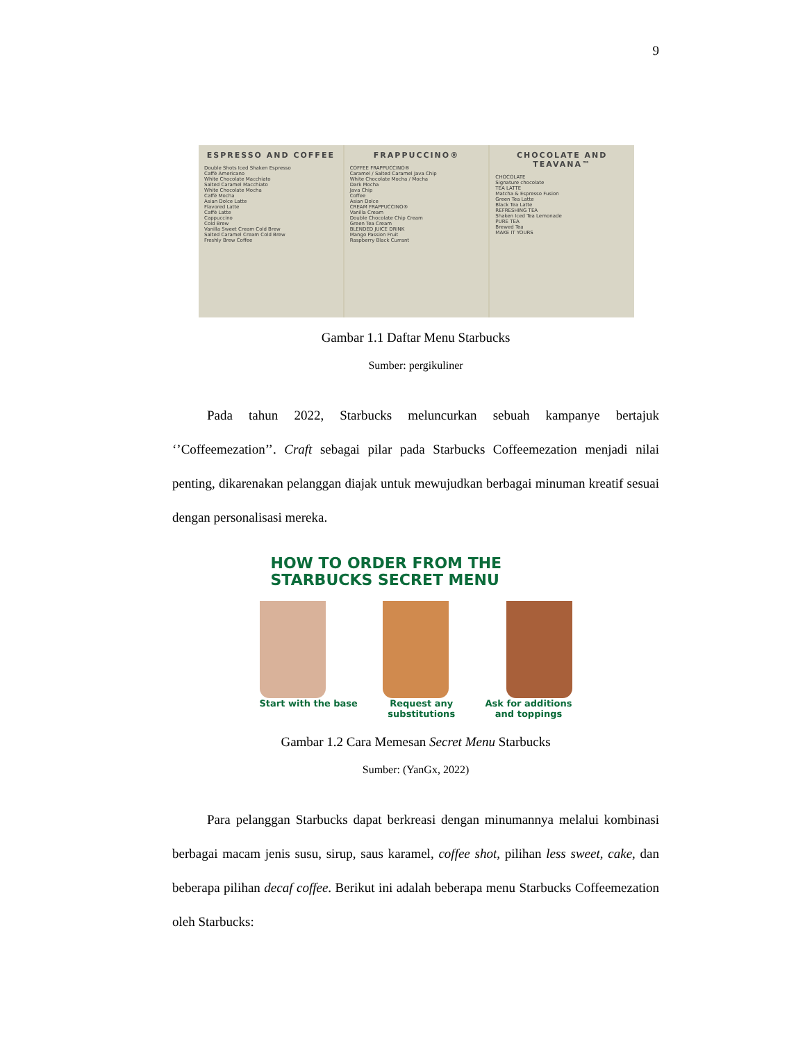9
ESPRESSO AND COFFEE
Double Shots Iced Shaken Espresso
Caffè Americano
White Chocolate Macchiato
Salted Caramel Macchiato
White Chocolate Mocha
Caffè Mocha
Asian Dolce Latte
Flavored Latte
Caffè Latte
Cappuccino
Cold Brew
Vanilla Sweet Cream Cold Brew
Salted Caramel Cream Cold Brew
Freshly Brew Coffee
FRAPPUCCINO®
COFFEE FRAPPUCCINO®
Caramel / Salted Caramel Java Chip
White Chocolate Mocha / Mocha
Dark Mocha
Java Chip
Coffee
Asian Dolce
CREAM FRAPPUCCINO®
Vanilla Cream
Double Chocolate Chip Cream
Green Tea Cream
BLENDED JUICE DRINK
Mango Passion Fruit
Raspberry Black Currant
CHOCOLATE AND TEAVANA™
CHOCOLATE
Signature chocolate
TEA LATTE
Matcha & Espresso Fusion
Green Tea Latte
Black Tea Latte
REFRESHING TEA
Shaken Iced Tea Lemonade
PURE TEA
Brewed Tea
MAKE IT YOURS
Gambar 1.1 Daftar Menu Starbucks
Sumber: pergikuliner
Pada tahun 2022, Starbucks meluncurkan sebuah kampanye bertajuk ‘’Coffeemezation’’. Craft sebagai pilar pada Starbucks Coffeemezation menjadi nilai penting, dikarenakan pelanggan diajak untuk mewujudkan berbagai minuman kreatif sesuai dengan personalisasi mereka.
HOW TO ORDER FROM THE
STARBUCKS SECRET MENU
Start with the base Request any
substitutions Ask for additions
and toppings
Gambar 1.2 Cara Memesan Secret Menu Starbucks
Sumber: (YanGx, 2022)
Para pelanggan Starbucks dapat berkreasi dengan minumannya melalui kombinasi berbagai macam jenis susu, sirup, saus karamel, coffee shot, pilihan less sweet, cake, dan beberapa pilihan decaf coffee. Berikut ini adalah beberapa menu Starbucks Coffeemezation oleh Starbucks: